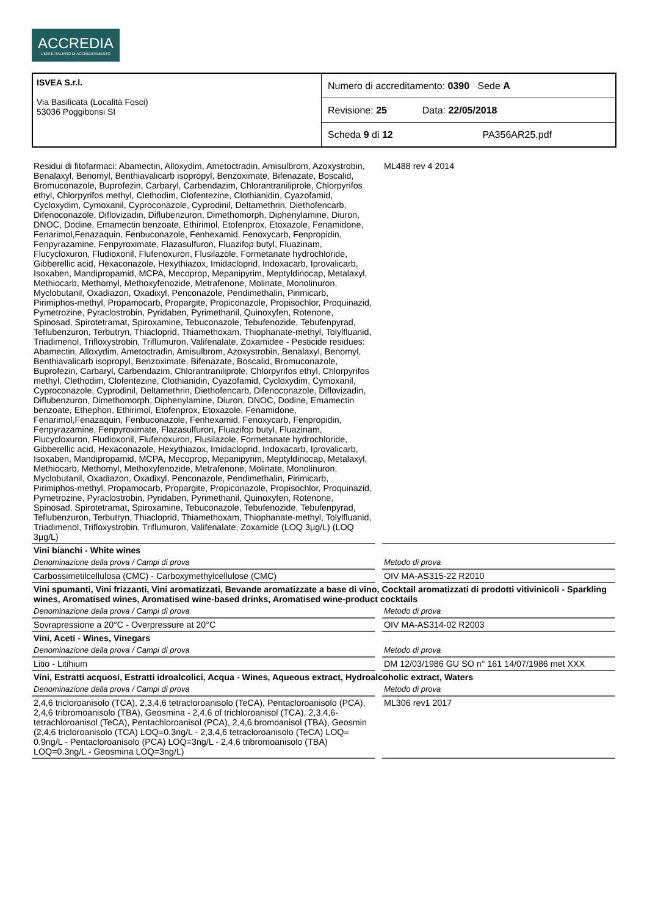ACCREDIA
L'ENTE ITALIANO DI ACCREDITAMENTO
| ISVEA S.r.l. Via Basilicata (Località Fosci) 53036 Poggibonsi SI | Numero di accreditamento: 0390 Sede A |
| | Revisione: 25 Data: 22/05/2018 |
| | Scheda 9 di 12 PA356AR25.pdf |
| Residui di fitofarmaci: Abamectin, Alloxydim, Ametoctradin, Amisulbrom, Azoxystrobin, Benalaxyl, Benomyl, Benthiavalicarb isopropyl, Benzoximate, Bifenazate, Boscalid, Bromuconazole, Buprofezin, Carbaryl, Carbendazim, Chlorantraniliprole, Chlorpyrifos ethyl, Chlorpyrifos methyl, Clethodim, Clofentezine, Clothianidin, Cyazofamid, Cycloxydim, Cymoxanil, Cyproconazole, Cyprodinil, Deltamethrin, Diethofencarb, Difenoconazole, Diflovizadin, Diflubenzuron, Dimethomorph, Diphenylamine, Diuron, DNOC, Dodine, Emamectin benzoate, Ethirimol, Etofenprox, Etoxazole, Fenamidone, Fenarimol,Fenazaquin, Fenbuconazole, Fenhexamid, Fenoxycarb, Fenpropidin, Fenpyrazamine, Fenpyroximate, Flazasulfuron, Fluazifop butyl, Fluazinam, Flucycloxuron, Fludioxonil, Flufenoxuron, Flusilazole, Formetanate hydrochloride, Gibberellic acid, Hexaconazole, Hexythiazox, Imidacloprid, Indoxacarb, Iprovalicarb, Isoxaben, Mandipropamid, MCPA, Mecoprop, Mepanipyrim, Meptyldinocap, Metalaxyl, Methiocarb, Methomyl, Methoxyfenozide, Metrafenone, Molinate, Monolinuron, Myclobutanil, Oxadiazon, Oxadixyl, Penconazole, Pendimethalin, Pirimicarb, Pirimiphos-methyl, Propamocarb, Propargite, Propiconazole, Propisochlor, Proquinazid, Pymetrozine, Pyraclostrobin, Pyridaben, Pyrimethanil, Quinoxyfen, Rotenone, Spinosad, Spirotetramat, Spiroxamine, Tebuconazole, Tebufenozide, Tebufenpyrad, Teflubenzuron, Terbutryn, Thiacloprid, Thiamethoxam, Thiophanate-methyl, Tolylfluanid, Triadimenol, Trifloxystrobin, Triflumuron, Valifenalate, Zoxamidee - Pesticide residues: Abamectin, Alloxydim, Ametoctradin, Amisulbrom, Azoxystrobin, Benalaxyl, Benomyl, Benthiavalicarb isopropyl, Benzoximate, Bifenazate, Boscalid, Bromuconazole, Buprofezin, Carbaryl, Carbendazim, Chlorantraniliprole, Chlorpyrifos ethyl, Chlorpyrifos methyl, Clethodim, Clofentezine, Clothianidin, Cyazofamid, Cycloxydim, Cymoxanil, Cyproconazole, Cyprodinil, Deltamethrin, Diethofencarb, Difenoconazole, Diflovizadin, Diflubenzuron, Dimethomorph, Diphenylamine, Diuron, DNOC, Dodine, Emamectin benzoate, Ethephon, Ethirimol, Etofenprox, Etoxazole, Fenamidone, Fenarimol,Fenazaquin, Fenbuconazole, Fenhexamid, Fenoxycarb, Fenpropidin, Fenpyrazamine, Fenpyroximate, Flazasulfuron, Fluazifop butyl, Fluazinam, Flucycloxuron, Fludioxonil, Flufenoxuron, Flusilazole, Formetanate hydrochloride, Gibberellic acid, Hexaconazole, Hexythiazox, Imidacloprid, Indoxacarb, Iprovalicarb, Isoxaben, Mandipropamid, MCPA, Mecoprop, Mepanipyrim, Meptyldinocap, Metalaxyl, Methiocarb, Methomyl, Methoxyfenozide, Metrafenone, Molinate, Monolinuron, Myclobutanil, Oxadiazon, Oxadixyl, Penconazole, Pendimethalin, Pirimicarb, Pirimiphos-methyl, Propamocarb, Propargite, Propiconazole, Propisochlor, Proquinazid, Pymetrozine, Pyraclostrobin, Pyridaben, Pyrimethanil, Quinoxyfen, Rotenone, Spinosad, Spirotetramat, Spiroxamine, Tebuconazole, Tebufenozide, Tebufenpyrad, Teflubenzuron, Terbutryn, Thiacloprid, Thiamethoxam, Thiophanate-methyl, Tolylfluanid, Triadimenol, Trifloxystrobin, Triflumuron, Valifenalate, Zoxamide (LOQ 3μg/L) (LOQ 3μg/L) | ML488 rev 4 2014 |
| Vini bianchi - White wines | |
| Denominazione della prova / Campi di prova | Metodo di prova |
| Carbossimetilcellulosa (CMC) - Carboxymethylcellulose (CMC) | OIV MA-AS315-22 R2010 |
| Vini spumanti, Vini frizzanti, Vini aromatizzati, Bevande aromatizzate a base di vino, Cocktail aromatizzati di prodotti vitivinicoli - Sparkling wines, Aromatised wines, Aromatised wine-based drinks, Aromatised wine-product cocktails | |
| Denominazione della prova / Campi di prova | Metodo di prova |
| Sovrapressione a 20°C - Overpressure at 20°C | OIV MA-AS314-02 R2003 |
| Vini, Aceti - Wines, Vinegars | |
| Denominazione della prova / Campi di prova | Metodo di prova |
| Litio - Litihium | DM 12/03/1986 GU SO n° 161 14/07/1986 met XXX |
| Vini, Estratti acquosi, Estratti idroalcolici, Acqua - Wines, Aqueous extract, Hydroalcoholic extract, Waters | |
| Denominazione della prova / Campi di prova | Metodo di prova |
| 2,4,6 tricloroanisolo (TCA), 2,3,4,6 tetracloroanisolo (TeCA), Pentacloroanisolo (PCA), 2,4,6 tribromoanisolo (TBA), Geosmina - 2,4,6 of trichloroanisol (TCA), 2,3,4,6-tetrachloroanisol (TeCA), Pentachloroanisol (PCA), 2,4,6 bromoanisol (TBA), Geosmin (2,4,6 tricloroanisolo (TCA) LOQ=0.3ng/L - 2,3,4,6 tetracloroanisolo (TeCA) LOQ= 0.9ng/L - Pentacloroanisolo (PCA) LOQ=3ng/L - 2,4,6 tribromoanisolo (TBA) LOQ=0.3ng/L - Geosmina LOQ=3ng/L) | ML306 rev1 2017 |